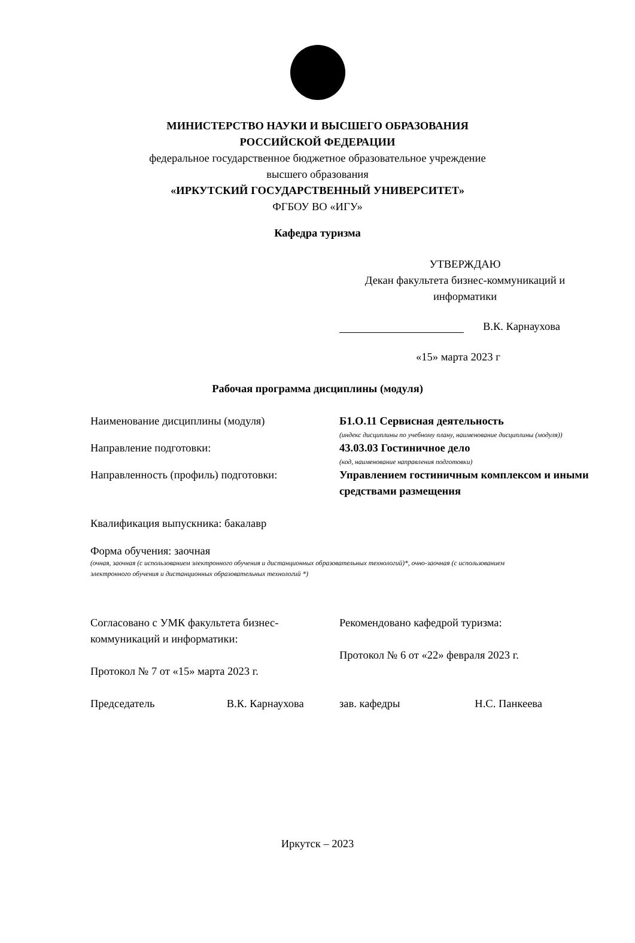МИНИСТЕРСТВО НАУКИ И ВЫСШЕГО ОБРАЗОВАНИЯ
РОССИЙСКОЙ ФЕДЕРАЦИИ
федеральное государственное бюджетное образовательное учреждение
высшего образования
«ИРКУТСКИЙ ГОСУДАРСТВЕННЫЙ УНИВЕРСИТЕТ»
ФГБОУ ВО «ИГУ»
Кафедра туризма
УТВЕРЖДАЮ
Декан факультета бизнес-коммуникаций и информатики
В.К. Карнаухова
«15» марта 2023 г
Рабочая программа дисциплины (модуля)
Наименование дисциплины (модуля) Б1.О.11 Сервисная деятельность
(индекс дисциплины по учебному плану, наименование дисциплины (модуля))
Направление подготовки: 43.03.03 Гостиничное дело
(код, наименование направления подготовки)
Направленность (профиль) подготовки: Управлением гостиничным комплексом и иными средствами размещения
Квалификация выпускника: бакалавр
Форма обучения: заочная
(очная, заочная (с использованием электронного обучения и дистанционных образовательных технологий)*, очно-заочная (с использованием электронного обучения и дистанционных образовательных технологий *)
Согласовано с УМК факультета бизнес-коммуникаций и информатики:
Протокол № 7 от «15» марта 2023 г.
Председатель В.К. Карнаухова
Рекомендовано кафедрой туризма:
Протокол № 6 от «22» февраля 2023 г.
зав. кафедры Н.С. Панкеева
Иркутск – 2023